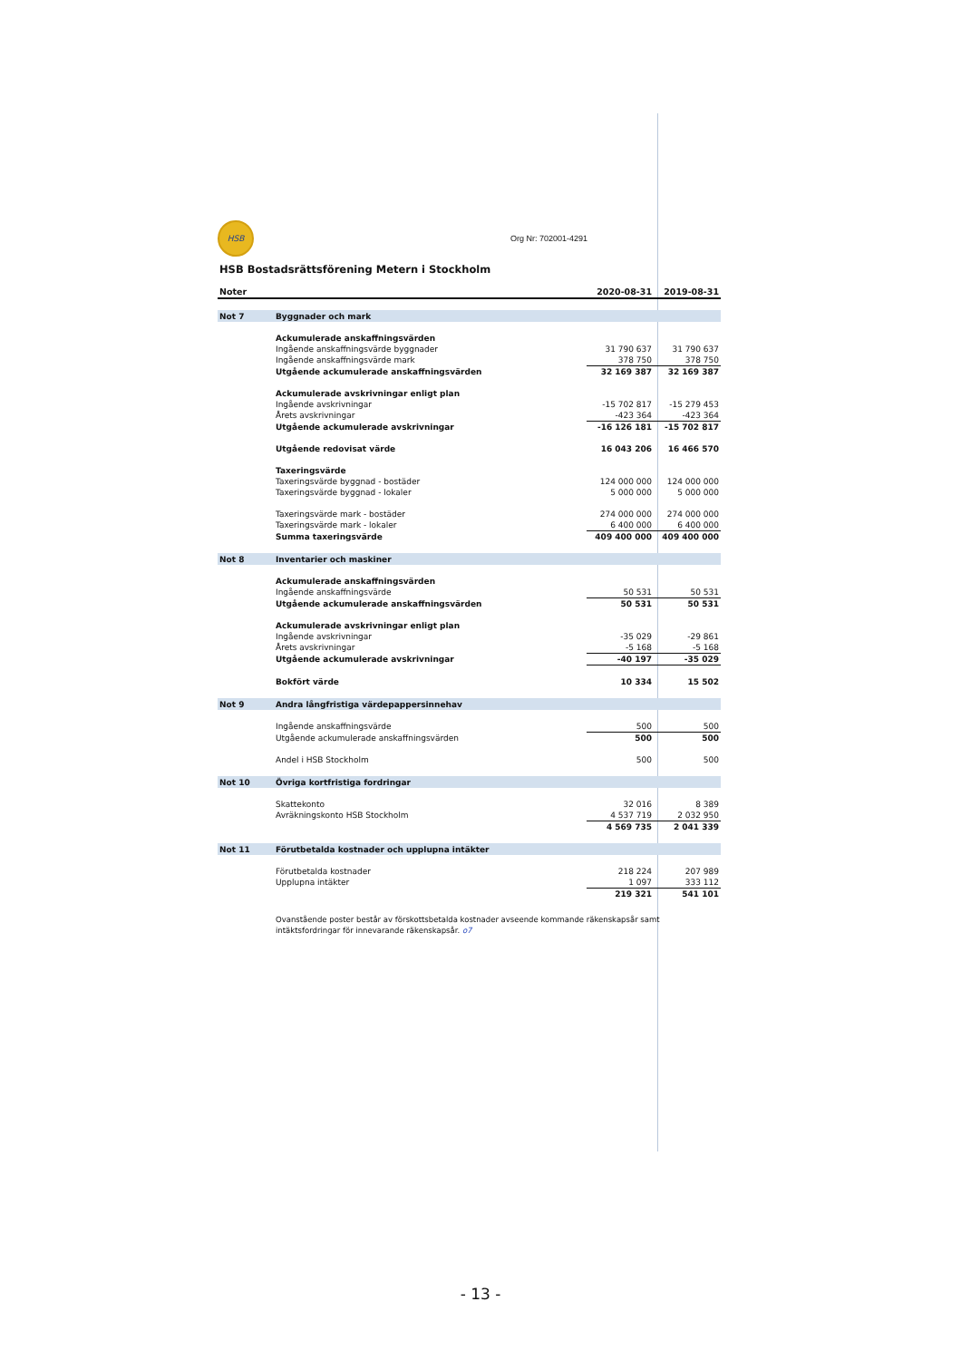HSB
Org Nr: 702001-4291
HSB Bostadsrättsförening Metern i Stockholm
| Noter | | 2020-08-31 | 2019-08-31 |
| --- | --- | --- | --- |
| Not 7 | Byggnader och mark | | |
| | Ackumulerade anskaffningsvärden | | |
| | Ingående anskaffningsvärde byggnader | 31 790 637 | 31 790 637 |
| | Ingående anskaffningsvärde mark | 378 750 | 378 750 |
| | Utgående ackumulerade anskaffningsvärden | 32 169 387 | 32 169 387 |
| | Ackumulerade avskrivningar enligt plan | | |
| | Ingående avskrivningar | -15 702 817 | -15 279 453 |
| | Årets avskrivningar | -423 364 | -423 364 |
| | Utgående ackumulerade avskrivningar | -16 126 181 | -15 702 817 |
| | Utgående redovisat värde | 16 043 206 | 16 466 570 |
| | Taxeringsvärde | | |
| | Taxeringsvärde byggnad - bostäder | 124 000 000 | 124 000 000 |
| | Taxeringsvärde byggnad - lokaler | 5 000 000 | 5 000 000 |
| | Taxeringsvärde mark - bostäder | 274 000 000 | 274 000 000 |
| | Taxeringsvärde mark - lokaler | 6 400 000 | 6 400 000 |
| | Summa taxeringsvärde | 409 400 000 | 409 400 000 |
| Not 8 | Inventarier och maskiner | | |
| | Ackumulerade anskaffningsvärden | | |
| | Ingående anskaffningsvärde | 50 531 | 50 531 |
| | Utgående ackumulerade anskaffningsvärden | 50 531 | 50 531 |
| | Ackumulerade avskrivningar enligt plan | | |
| | Ingående avskrivningar | -35 029 | -29 861 |
| | Årets avskrivningar | -5 168 | -5 168 |
| | Utgående ackumulerade avskrivningar | -40 197 | -35 029 |
| | Bokfört värde | 10 334 | 15 502 |
| Not 9 | Andra långfristiga värdepappersinnehav | | |
| | Ingående anskaffningsvärde | 500 | 500 |
| | Utgående ackumulerade anskaffningsvärden | 500 | 500 |
| | Andel i HSB Stockholm | 500 | 500 |
| Not 10 | Övriga kortfristiga fordringar | | |
| | Skattekonto | 32 016 | 8 389 |
| | Avräkningskonto HSB Stockholm | 4 537 719 | 2 032 950 |
| | | 4 569 735 | 2 041 339 |
| Not 11 | Förutbetalda kostnader och upplupna intäkter | | |
| | Förutbetalda kostnader | 218 224 | 207 989 |
| | Upplupna intäkter | 1 097 | 333 112 |
| | | 219 321 | 541 101 |
| | Ovanstående poster består av förskottsbetalda kostnader avseende kommande räkenskapsår samt intäktsfordringar för innevarande räkenskapsår. o7 | | |
- 13 -